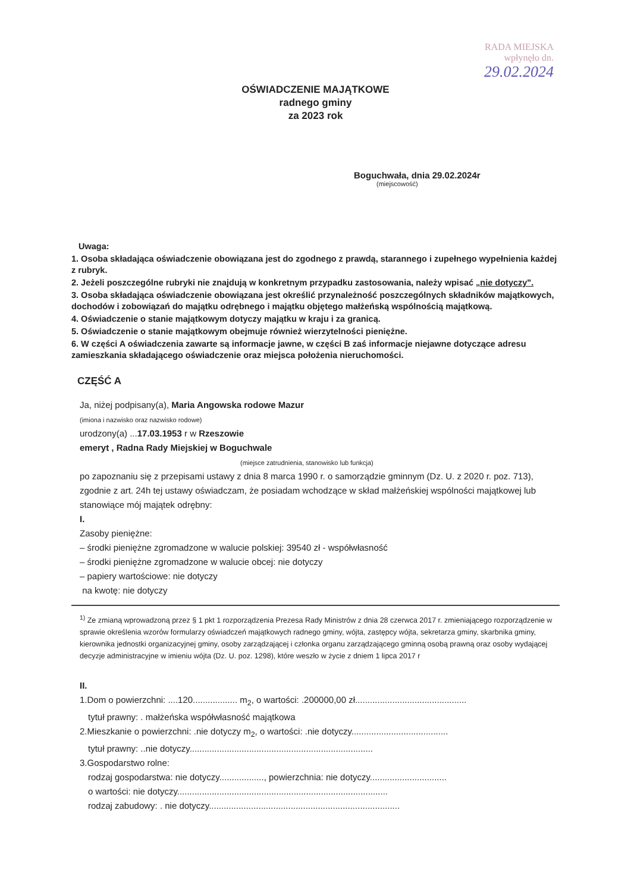RADA MIEJSKA
wpłynęło dn.
29.02.2024
OŚWIADCZENIE MAJĄTKOWE
radnego gminy
za 2023 rok
Boguchwała, dnia 29.02.2024r
(miejscowość)
Uwaga:
1. Osoba składająca oświadczenie obowiązana jest do zgodnego z prawdą, starannego i zupełnego wypełnienia każdej z rubryk.
2. Jeżeli poszczególne rubryki nie znajdują w konkretnym przypadku zastosowania, należy wpisać „nie dotyczy".
3. Osoba składająca oświadczenie obowiązana jest określić przynależność poszczególnych składników majątkowych, dochodów i zobowiązań do majątku odrębnego i majątku objętego małżeńską wspólnością majątkową.
4. Oświadczenie o stanie majątkowym dotyczy majątku w kraju i za granicą.
5. Oświadczenie o stanie majątkowym obejmuje również wierzytelności pieniężne.
6. W części A oświadczenia zawarte są informacje jawne, w części B zaś informacje niejawne dotyczące adresu zamieszkania składającego oświadczenie oraz miejsca położenia nieruchomości.
CZĘŚĆ A
Ja, niżej podpisany(a), Maria Angowska rodowe Mazur
(imiona i nazwisko oraz nazwisko rodowe)
urodzony(a) ...17.03.1953 r w Rzeszowie
emeryt , Radna Rady Miejskiej w Boguchwale
(miejsce zatrudnienia, stanowisko lub funkcja)
po zapoznaniu się z przepisami ustawy z dnia 8 marca 1990 r. o samorządzie gminnym (Dz. U. z 2020 r. poz. 713), zgodnie z art. 24h tej ustawy oświadczam, że posiadam wchodzące w skład małżeńskiej wspólności majątkowej lub stanowiące mój majątek odrębny:
I.
Zasoby pieniężne:
– środki pieniężne zgromadzone w walucie polskiej: 39540 zł - współwłasność
– środki pieniężne zgromadzone w walucie obcej: nie dotyczy
– papiery wartościowe: nie dotyczy
na kwotę: nie dotyczy
<sup>1)</sup> Ze zmianą wprowadzoną przez § 1 pkt 1 rozporządzenia Prezesa Rady Ministrów z dnia 28 czerwca 2017 r. zmieniającego rozporządzenie w sprawie określenia wzorów formularzy oświadczeń majątkowych radnego gminy, wójta, zastępcy wójta, sekretarza gminy, skarbnika gminy, kierownika jednostki organizacyjnej gminy, osoby zarządzającej i członka organu zarządzającego gminną osobą prawną oraz osoby wydającej decyzje administracyjne w imieniu wójta (Dz. U. poz. 1298), które weszło w życie z dniem 1 lipca 2017 r
II.
1.Dom o powierzchni: ....120.................. m<sub>2</sub>, o wartości: .200000,00 zł.............................................
tytuł prawny: . małżeńska współwłasność majątkowa
2.Mieszkanie o powierzchni: .nie dotyczy m<sub>2</sub>, o wartości: .nie dotyczy.......................................
tytuł prawny: ..nie dotyczy..........................................................................
3.Gospodarstwo rolne:
rodzaj gospodarstwa: nie dotyczy.................., powierzchnia: nie dotyczy...............................
o wartości: nie dotyczy.....................................................................................
rodzaj zabudowy: . nie dotyczy.............................................................................